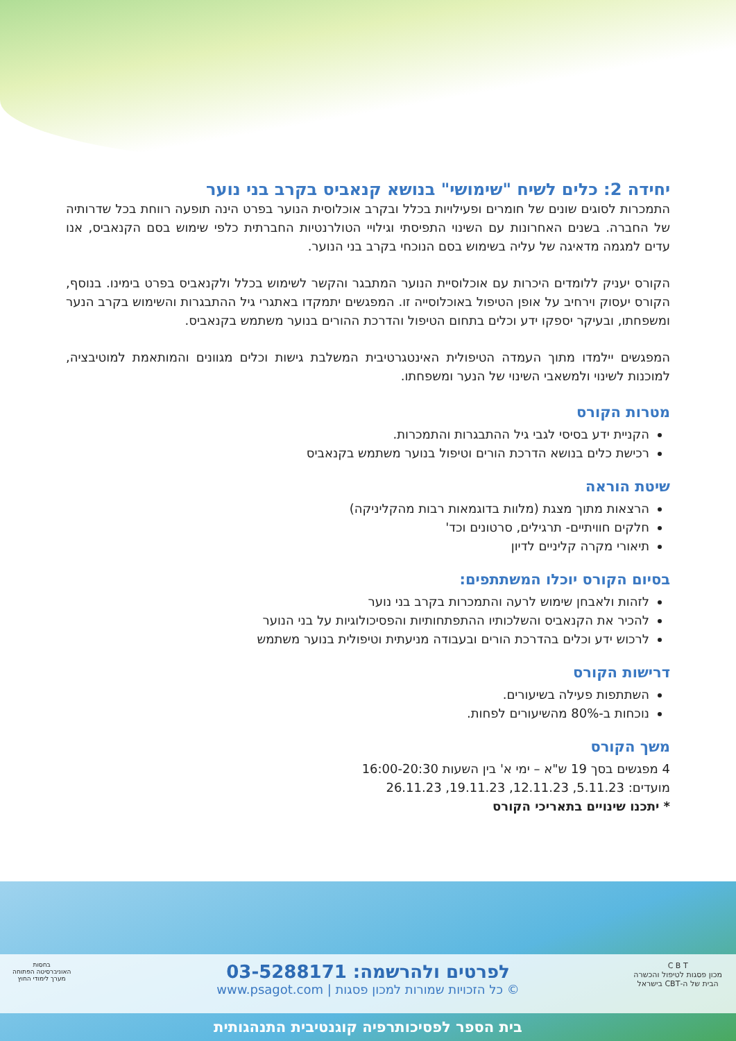יחידה 2: כלים לשיח "שימושי" בנושא קנאביס בקרב בני נוער
התמכרות לסוגים שונים של חומרים ופעילויות בכלל ובקרב אוכלוסית הנוער בפרט הינה תופעה רווחת בכל שדרותיה של החברה. בשנים האחרונות עם השינוי התפיסתי וגילויי הטולרנטיות החברתית כלפי שימוש בסם הקנאביס, אנו עדים למגמה מדאיגה של עליה בשימוש בסם הנוכחי בקרב בני הנוער.
הקורס יעניק ללומדים היכרות עם אוכלוסיית הנוער המתבגר והקשר לשימוש בכלל ולקנאביס בפרט בימינו. בנוסף, הקורס יעסוק וירחיב על אופן הטיפול באוכלוסייה זו. המפגשים יתמקדו באתגרי גיל ההתבגרות והשימוש בקרב הנער ומשפחתו, ובעיקר יספקו ידע וכלים בתחום הטיפול והדרכת ההורים בנוער משתמש בקנאביס.
המפגשים יילמדו מתוך העמדה הטיפולית האינטגרטיבית המשלבת גישות וכלים מגוונים והמותאמת למוטיבציה, למוכנות לשינוי ולמשאבי השינוי של הנער ומשפחתו.
מטרות הקורס
הקניית ידע בסיסי לגבי גיל ההתבגרות והתמכרות.
רכישת כלים בנושא הדרכת הורים וטיפול בנוער משתמש בקנאביס
שיטת הוראה
הרצאות מתוך מצגת (מלוות בדוגמאות רבות מהקליניקה)
חלקים חוויתיים- תרגילים, סרטונים וכד'
תיאורי מקרה קליניים לדיון
בסיום הקורס יוכלו המשתתפים:
לזהות ולאבחן שימוש לרעה והתמכרות בקרב בני נוער
להכיר את הקנאביס והשלכותיו ההתפתחותיות והפסיכולוגיות על בני הנוער
לרכוש ידע וכלים בהדרכת הורים ובעבודה מניעתית וטיפולית בנוער משתמש
דרישות הקורס
השתתפות פעילה בשיעורים.
נוכחות ב-80% מהשיעורים לפחות.
משך הקורס
4 מפגשים בסך 19 ש"א – ימי א' בין השעות 16:00-20:30
מועדים: 5.11.23, 12.11.23, 19.11.23, 26.11.23
* יתכנו שינויים בתאריכי הקורס
C B T
מכון פסגות לטיפול והכשרה
הבית של ה-CBT בישראל
בחסות
האוניברסיטה הפתוחה
מערך לימודי החוץ
לפרטים ולהרשמה: 03-5288171
© כל הזכויות שמורות למכון פסגות | www.psagot.com
בית הספר לפסיכותרפיה קוגנטיבית התנהגותית